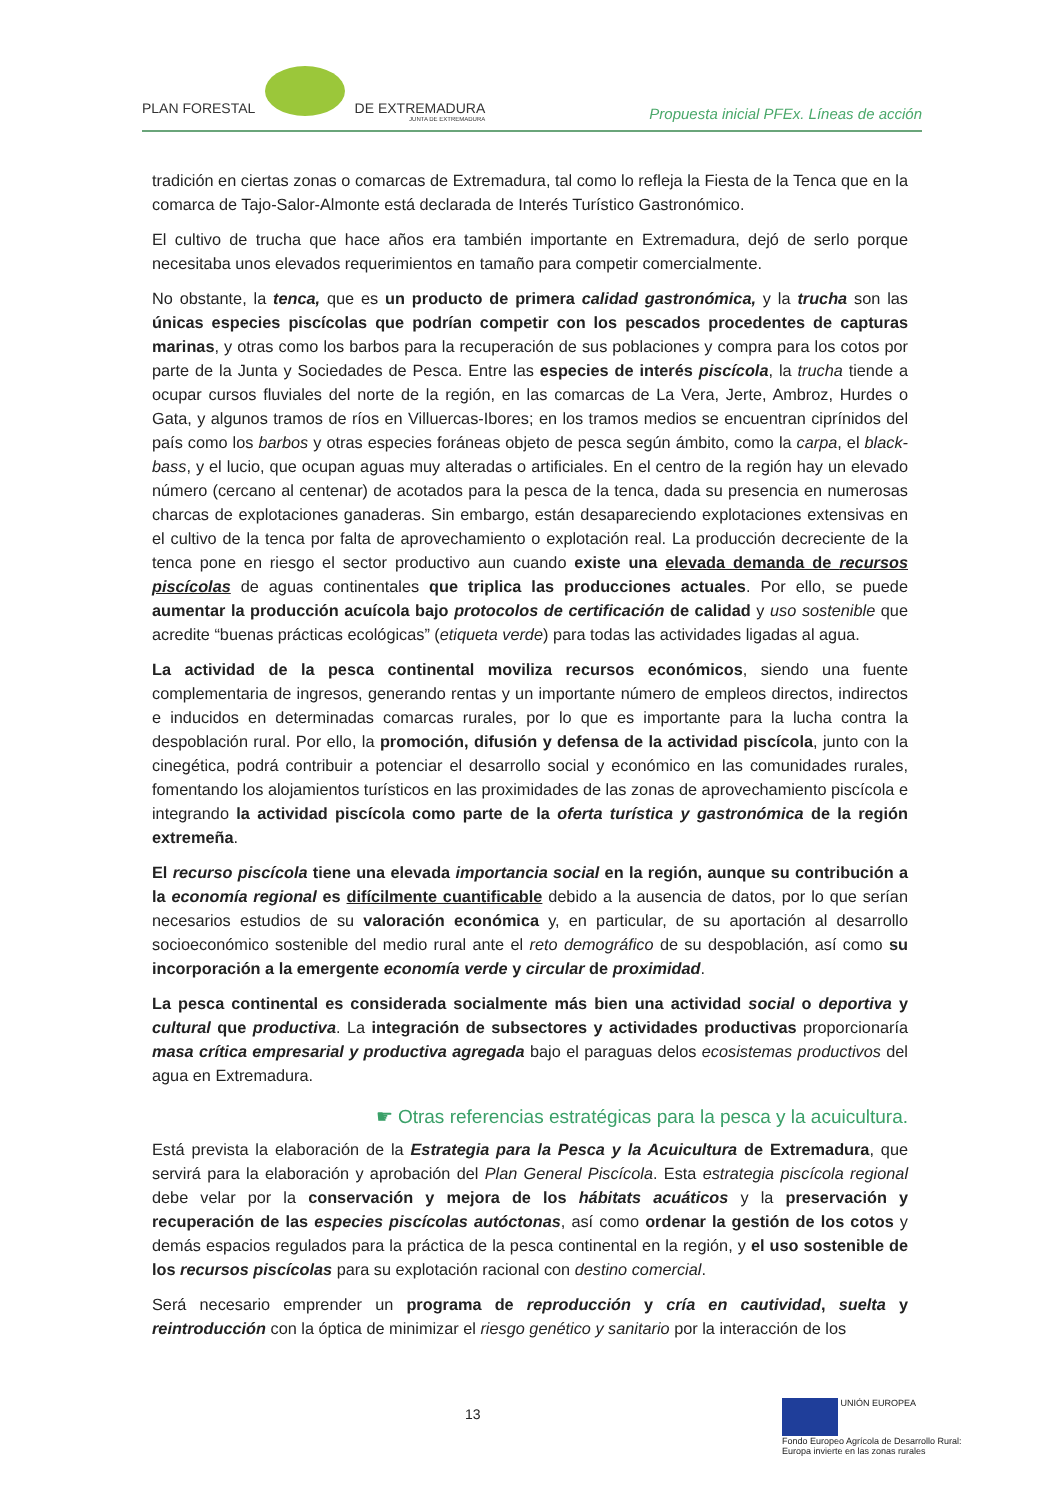PLAN FORESTAL DE EXTREMADURA
JUNTA DE EXTREMADURA
Propuesta inicial PFEx. Líneas de acción
tradición en ciertas zonas o comarcas de Extremadura, tal como lo refleja la Fiesta de la Tenca que en la comarca de Tajo-Salor-Almonte está declarada de Interés Turístico Gastronómico.
El cultivo de trucha que hace años era también importante en Extremadura, dejó de serlo porque necesitaba unos elevados requerimientos en tamaño para competir comercialmente.
No obstante, la tenca, que es un producto de primera calidad gastronómica, y la trucha son las únicas especies piscícolas que podrían competir con los pescados procedentes de capturas marinas, y otras como los barbos para la recuperación de sus poblaciones y compra para los cotos por parte de la Junta y Sociedades de Pesca. Entre las especies de interés piscícola, la trucha tiende a ocupar cursos fluviales del norte de la región, en las comarcas de La Vera, Jerte, Ambroz, Hurdes o Gata, y algunos tramos de ríos en Villuercas-Ibores; en los tramos medios se encuentran ciprínidos del país como los barbos y otras especies foráneas objeto de pesca según ámbito, como la carpa, el black-bass, y el lucio, que ocupan aguas muy alteradas o artificiales. En el centro de la región hay un elevado número (cercano al centenar) de acotados para la pesca de la tenca, dada su presencia en numerosas charcas de explotaciones ganaderas. Sin embargo, están desapareciendo explotaciones extensivas en el cultivo de la tenca por falta de aprovechamiento o explotación real. La producción decreciente de la tenca pone en riesgo el sector productivo aun cuando existe una elevada demanda de recursos piscícolas de aguas continentales que triplica las producciones actuales. Por ello, se puede aumentar la producción acuícola bajo protocolos de certificación de calidad y uso sostenible que acredite “buenas prácticas ecológicas” (etiqueta verde) para todas las actividades ligadas al agua.
La actividad de la pesca continental moviliza recursos económicos, siendo una fuente complementaria de ingresos, generando rentas y un importante número de empleos directos, indirectos e inducidos en determinadas comarcas rurales, por lo que es importante para la lucha contra la despoblación rural. Por ello, la promoción, difusión y defensa de la actividad piscícola, junto con la cinegética, podrá contribuir a potenciar el desarrollo social y económico en las comunidades rurales, fomentando los alojamientos turísticos en las proximidades de las zonas de aprovechamiento piscícola e integrando la actividad piscícola como parte de la oferta turística y gastronómica de la región extremeña.
El recurso piscícola tiene una elevada importancia social en la región, aunque su contribución a la economía regional es difícilmente cuantificable debido a la ausencia de datos, por lo que serían necesarios estudios de su valoración económica y, en particular, de su aportación al desarrollo socioeconómico sostenible del medio rural ante el reto demográfico de su despoblación, así como su incorporación a la emergente economía verde y circular de proximidad.
La pesca continental es considerada socialmente más bien una actividad social o deportiva y cultural que productiva. La integración de subsectores y actividades productivas proporcionaría masa crítica empresarial y productiva agregada bajo el paraguas delos ecosistemas productivos del agua en Extremadura.
☛ Otras referencias estratégicas para la pesca y la acuicultura.
Está prevista la elaboración de la Estrategia para la Pesca y la Acuicultura de Extremadura, que servirá para la elaboración y aprobación del Plan General Piscícola. Esta estrategia piscícola regional debe velar por la conservación y mejora de los hábitats acuáticos y la preservación y recuperación de las especies piscícolas autóctonas, así como ordenar la gestión de los cotos y demás espacios regulados para la práctica de la pesca continental en la región, y el uso sostenible de los recursos piscícolas para su explotación racional con destino comercial.
Será necesario emprender un programa de reproducción y cría en cautividad, suelta y reintroducción con la óptica de minimizar el riesgo genético y sanitario por la interacción de los
13
UNIÓN EUROPEA
Fondo Europeo Agrícola de Desarrollo Rural:
Europa invierte en las zonas rurales